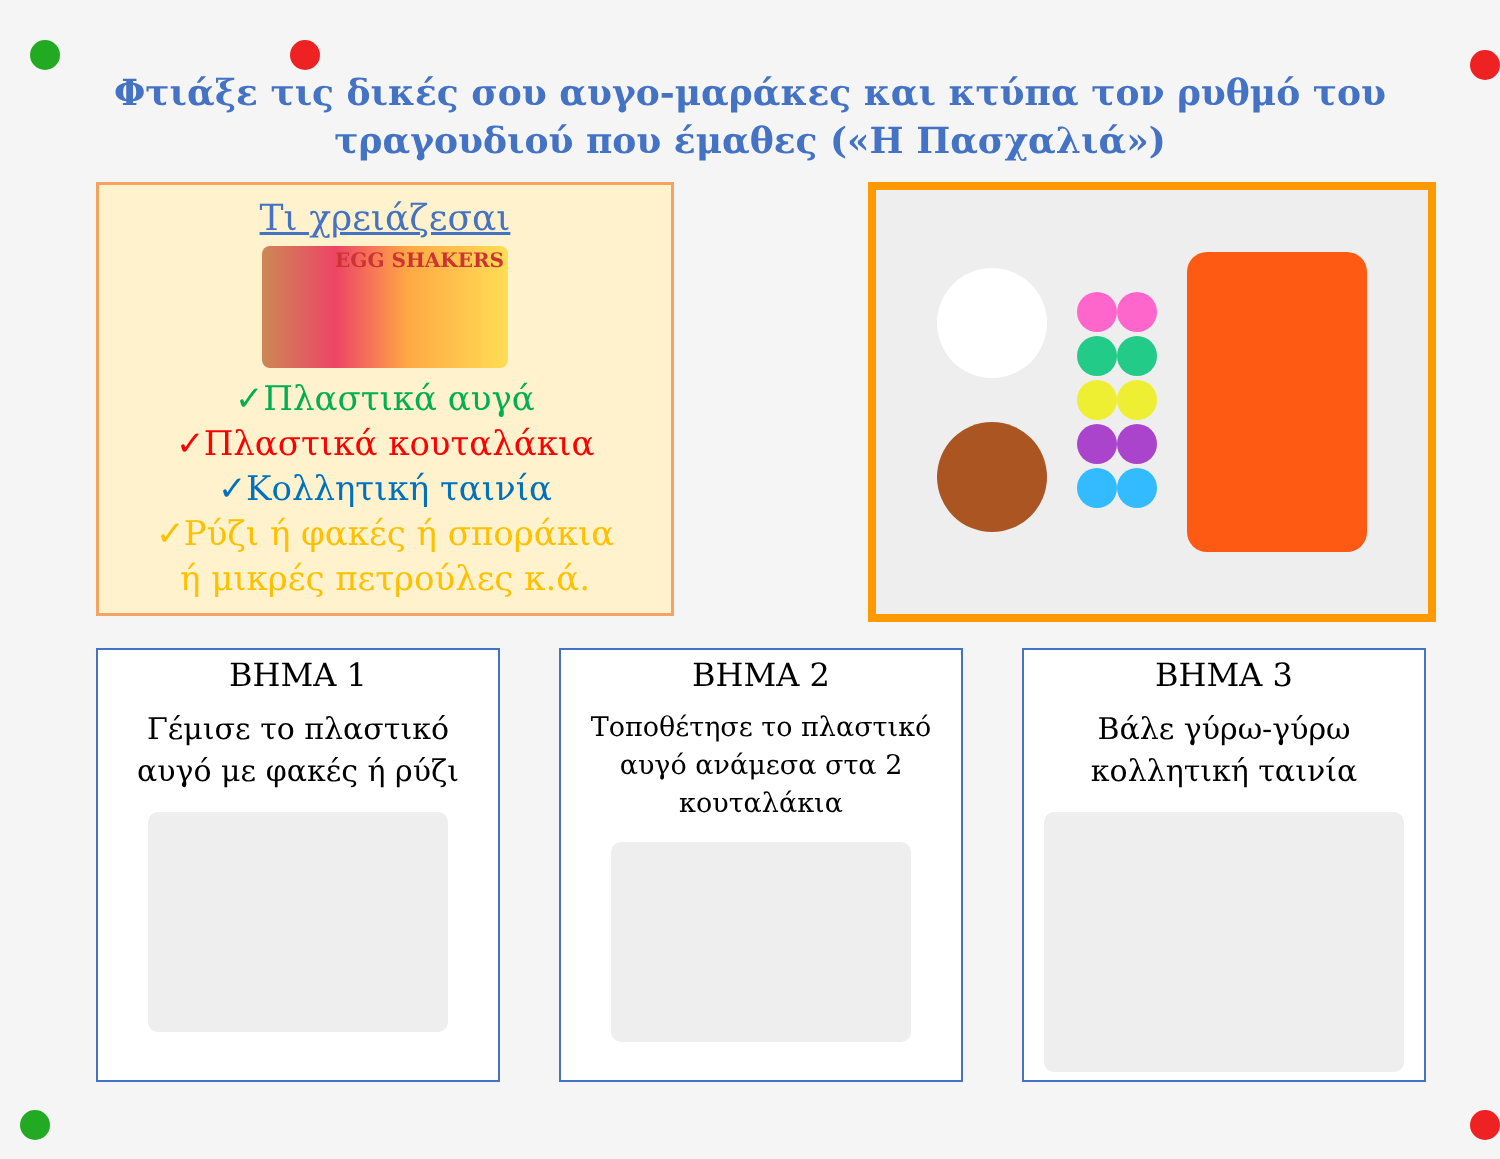Φτιάξε τις δικές σου αυγο-μαράκες και κτύπα τον ρυθμό του
τραγουδιού που έμαθες («Η Πασχαλιά»)
Τι χρειάζεσαι
EGG SHAKERS
✓Πλαστικά αυγά
✓Πλαστικά κουταλάκια
✓Κολλητική ταινία
✓Ρύζι ή φακές ή σποράκια
ή μικρές πετρούλες κ.ά.
ΒΗΜΑ 1
Γέμισε το πλαστικό
αυγό με φακές ή ρύζι
ΒΗΜΑ 2
Τοποθέτησε το πλαστικό
αυγό ανάμεσα στα 2
κουταλάκια
ΒΗΜΑ 3
Βάλε γύρω-γύρω
κολλητική ταινία